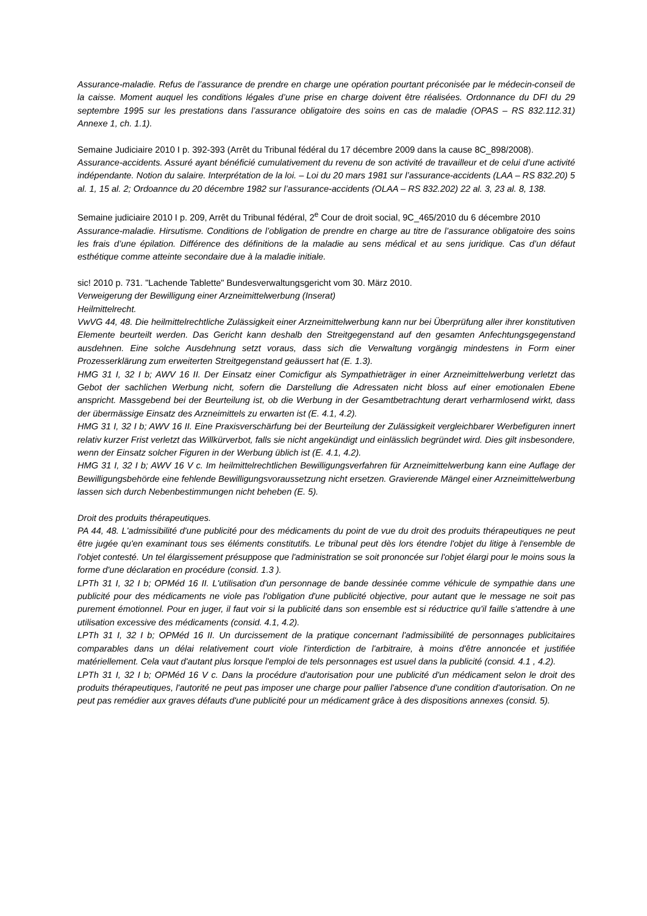Assurance-maladie. Refus de l’assurance de prendre en charge une opération pourtant préconisée par le médecin-conseil de la caisse. Moment auquel les conditions légales d’une prise en charge doivent être réalisées. Ordonnance du DFI du 29 septembre 1995 sur les prestations dans l’assurance obligatoire des soins en cas de maladie (OPAS – RS 832.112.31) Annexe 1, ch. 1.1).
Semaine Judiciaire 2010 I p. 392-393 (Arrêt du Tribunal fédéral du 17 décembre 2009 dans la cause 8C_898/2008).
Assurance-accidents. Assuré ayant bénéficié cumulativement du revenu de son activité de travailleur et de celui d’une activité indépendante. Notion du salaire. Interprétation de la loi. – Loi du 20 mars 1981 sur l’assurance-accidents (LAA – RS 832.20) 5 al. 1, 15 al. 2; Ordoannce du 20 décembre 1982 sur l’assurance-accidents (OLAA – RS 832.202) 22 al. 3, 23 al. 8, 138.
Semaine judiciaire 2010 I p. 209, Arrêt du Tribunal fédéral, 2<sup>e</sup> Cour de droit social, 9C_465/2010 du 6 décembre 2010
Assurance-maladie. Hirsutisme. Conditions de l’obligation de prendre en charge au titre de l’assurance obligatoire des soins les frais d’une épilation. Différence des définitions de la maladie au sens médical et au sens juridique. Cas d’un défaut esthétique comme atteinte secondaire due à la maladie initiale.
sic! 2010 p. 731. "Lachende Tablette" Bundesverwaltungsgericht vom 30. März 2010.
Verweigerung der Bewilligung einer Arzneimittelwerbung (Inserat)
Heilmittelrecht.
VwVG 44, 48. Die heilmittelrechtliche Zulässigkeit einer Arzneimittelwerbung kann nur bei Überprüfung aller ihrer konstitutiven Elemente beurteilt werden. Das Gericht kann deshalb den Streitgegenstand auf den gesamten Anfechtungsgegenstand ausdehnen. Eine solche Ausdehnung setzt voraus, dass sich die Verwaltung vorgängig mindestens in Form einer Prozesserklärung zum erweiterten Streitgegenstand geäussert hat (E. 1.3).
HMG 31 I, 32 I b; AWV 16 II. Der Einsatz einer Comicfigur als Sympathieträger in einer Arzneimittelwerbung verletzt das Gebot der sachlichen Werbung nicht, sofern die Darstellung die Adressaten nicht bloss auf einer emotionalen Ebene anspricht. Massgebend bei der Beurteilung ist, ob die Werbung in der Gesamtbetrachtung derart verharmlosend wirkt, dass der übermässige Einsatz des Arzneimittels zu erwarten ist (E. 4.1, 4.2).
HMG 31 I, 32 I b; AWV 16 II. Eine Praxisverschärfung bei der Beurteilung der Zulässigkeit vergleichbarer Werbefiguren innert relativ kurzer Frist verletzt das Willkürverbot, falls sie nicht angekündigt und einlässlich begründet wird. Dies gilt insbesondere, wenn der Einsatz solcher Figuren in der Werbung üblich ist (E. 4.1, 4.2).
HMG 31 I, 32 I b; AWV 16 V c. Im heilmittelrechtlichen Bewilligungsverfahren für Arzneimittelwerbung kann eine Auflage der Bewilligungsbehörde eine fehlende Bewilligungsvoraussetzung nicht ersetzen. Gravierende Mängel einer Arzneimittelwerbung lassen sich durch Nebenbestimmungen nicht beheben (E. 5).
Droit des produits thérapeutiques.
PA 44, 48. L'admissibilité d'une publicité pour des médicaments du point de vue du droit des produits thérapeutiques ne peut être jugée qu'en examinant tous ses éléments constitutifs. Le tribunal peut dès lors étendre l'objet du litige à l'ensemble de l'objet contesté. Un tel élargissement présuppose que l'administration se soit prononcée sur l'objet élargi pour le moins sous la forme d'une déclaration en procédure (consid. 1.3 ).
LPTh 31 I, 32 I b; OPMéd 16 II. L'utilisation d'un personnage de bande dessinée comme véhicule de sympathie dans une publicité pour des médicaments ne viole pas l'obligation d'une publicité objective, pour autant que le message ne soit pas purement émotionnel. Pour en juger, il faut voir si la publicité dans son ensemble est si réductrice qu'il faille s'attendre à une utilisation excessive des médicaments (consid. 4.1, 4.2).
LPTh 31 I, 32 I b; OPMéd 16 II. Un durcissement de la pratique concernant l'admissibilité de personnages publicitaires comparables dans un délai relativement court viole l'interdiction de l'arbitraire, à moins d'être annoncée et justifiée matériellement. Cela vaut d'autant plus lorsque l'emploi de tels personnages est usuel dans la publicité (consid. 4.1 , 4.2).
LPTh 31 I, 32 I b; OPMéd 16 V c. Dans la procédure d'autorisation pour une publicité d'un médicament selon le droit des produits thérapeutiques, l'autorité ne peut pas imposer une charge pour pallier l'absence d'une condition d'autorisation. On ne peut pas remédier aux graves défauts d'une publicité pour un médicament grâce à des dispositions annexes (consid. 5).